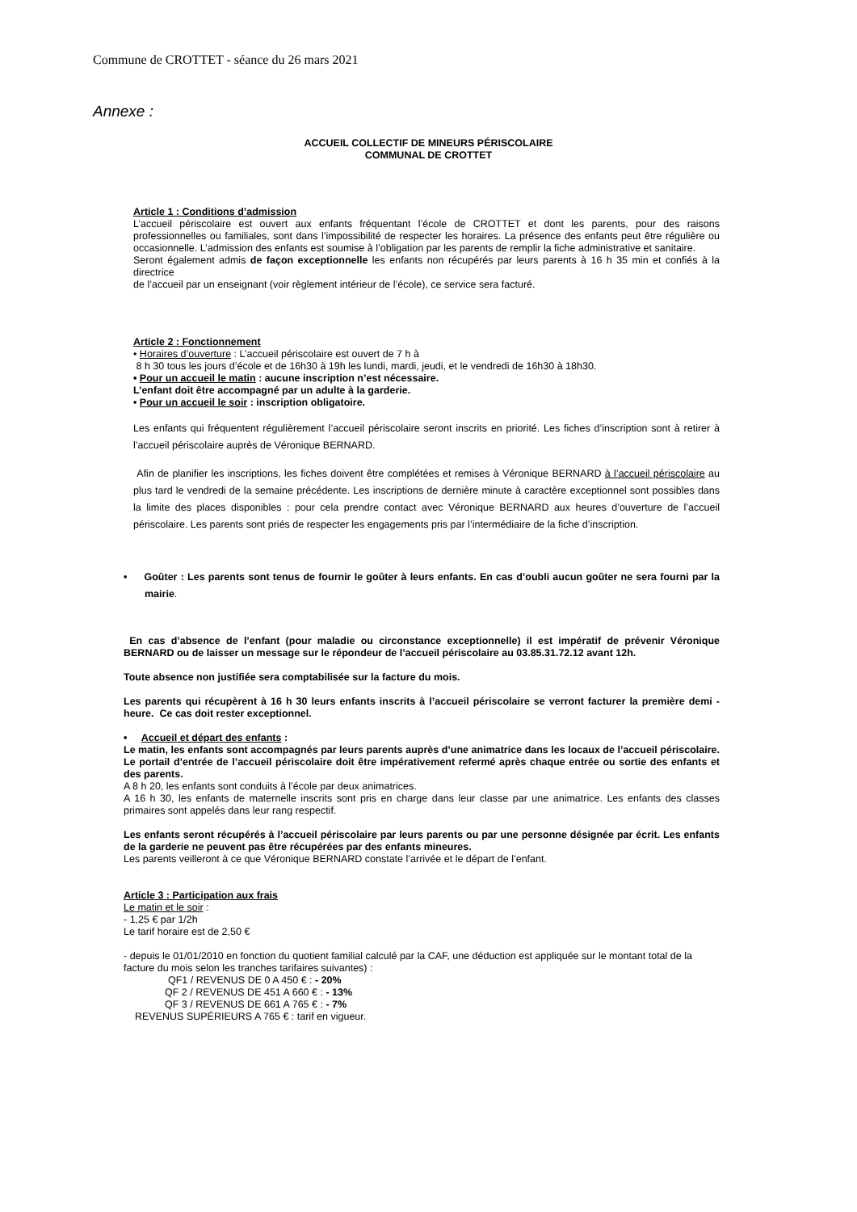Commune de CROTTET - séance du 26 mars 2021
Annexe :
ACCUEIL COLLECTIF DE MINEURS PÉRISCOLAIRE
COMMUNAL DE CROTTET
Article 1 : Conditions d’admission
L’accueil périscolaire est ouvert aux enfants fréquentant l’école de CROTTET et dont les parents, pour des raisons professionnelles ou familiales, sont dans l’impossibilité de respecter les horaires. La présence des enfants peut être régulière ou occasionnelle. L’admission des enfants est soumise à l’obligation par les parents de remplir la fiche administrative et sanitaire.
Seront également admis de façon exceptionnelle les enfants non récupérés par leurs parents à 16 h 35 min et confiés à la directrice
de l’accueil par un enseignant (voir règlement intérieur de l’école), ce service sera facturé.
Article 2 : Fonctionnement
• Horaires d’ouverture : L’accueil périscolaire est ouvert de 7 h à
8 h 30 tous les jours d’école et de 16h30 à 19h les lundi, mardi, jeudi, et le vendredi de 16h30 à 18h30.
• Pour un accueil le matin : aucune inscription n’est nécessaire.
L’enfant doit être accompagné par un adulte à la garderie.
• Pour un accueil le soir : inscription obligatoire.
Les enfants qui fréquentent régulièrement l’accueil périscolaire seront inscrits en priorité. Les fiches d’inscription sont à retirer à l’accueil périscolaire auprès de Véronique BERNARD.
Afin de planifier les inscriptions, les fiches doivent être complétées et remises à Véronique BERNARD à l’accueil périscolaire au plus tard le vendredi de la semaine précédente. Les inscriptions de dernière minute à caractère exceptionnel sont possibles dans la limite des places disponibles : pour cela prendre contact avec Véronique BERNARD aux heures d’ouverture de l’accueil périscolaire. Les parents sont priés de respecter les engagements pris par l’intermédiaire de la fiche d’inscription.
• Goûter : Les parents sont tenus de fournir le goûter à leurs enfants. En cas d’oubli aucun goûter ne sera fourni par la mairie.
En cas d’absence de l’enfant (pour maladie ou circonstance exceptionnelle) il est impératif de prévenir Véronique BERNARD ou de laisser un message sur le répondeur de l’accueil périscolaire au 03.85.31.72.12 avant 12h.
Toute absence non justifiée sera comptabilisée sur la facture du mois.
Les parents qui récupèrent à 16 h 30 leurs enfants inscrits à l’accueil périscolaire se verront facturer la première demi - heure. Ce cas doit rester exceptionnel.
• Accueil et départ des enfants :
Le matin, les enfants sont accompagnés par leurs parents auprès d’une animatrice dans les locaux de l’accueil périscolaire. Le portail d’entrée de l’accueil périscolaire doit être impérativement refermé après chaque entrée ou sortie des enfants et des parents.
A 8 h 20, les enfants sont conduits à l’école par deux animatrices.
A 16 h 30, les enfants de maternelle inscrits sont pris en charge dans leur classe par une animatrice. Les enfants des classes primaires sont appelés dans leur rang respectif.
Les enfants seront récupérés à l’accueil périscolaire par leurs parents ou par une personne désignée par écrit. Les enfants de la garderie ne peuvent pas être récupérées par des enfants mineures.
Les parents veilleront à ce que Véronique BERNARD constate l’arrivée et le départ de l’enfant.
Article 3 : Participation aux frais
Le matin et le soir :
- 1,25 € par 1/2h
Le tarif horaire est de 2,50 €
- depuis le 01/01/2010 en fonction du quotient familial calculé par la CAF, une déduction est appliquée sur le montant total de la facture du mois selon les tranches tarifaires suivantes) :
QF1 / REVENUS DE 0 A 450 € : - 20%
QF 2 / REVENUS DE 451 A 660 € : - 13%
QF 3 / REVENUS DE 661 A 765 € : - 7%
REVENUS SUPÉRIEURS A 765 € : tarif en vigueur.